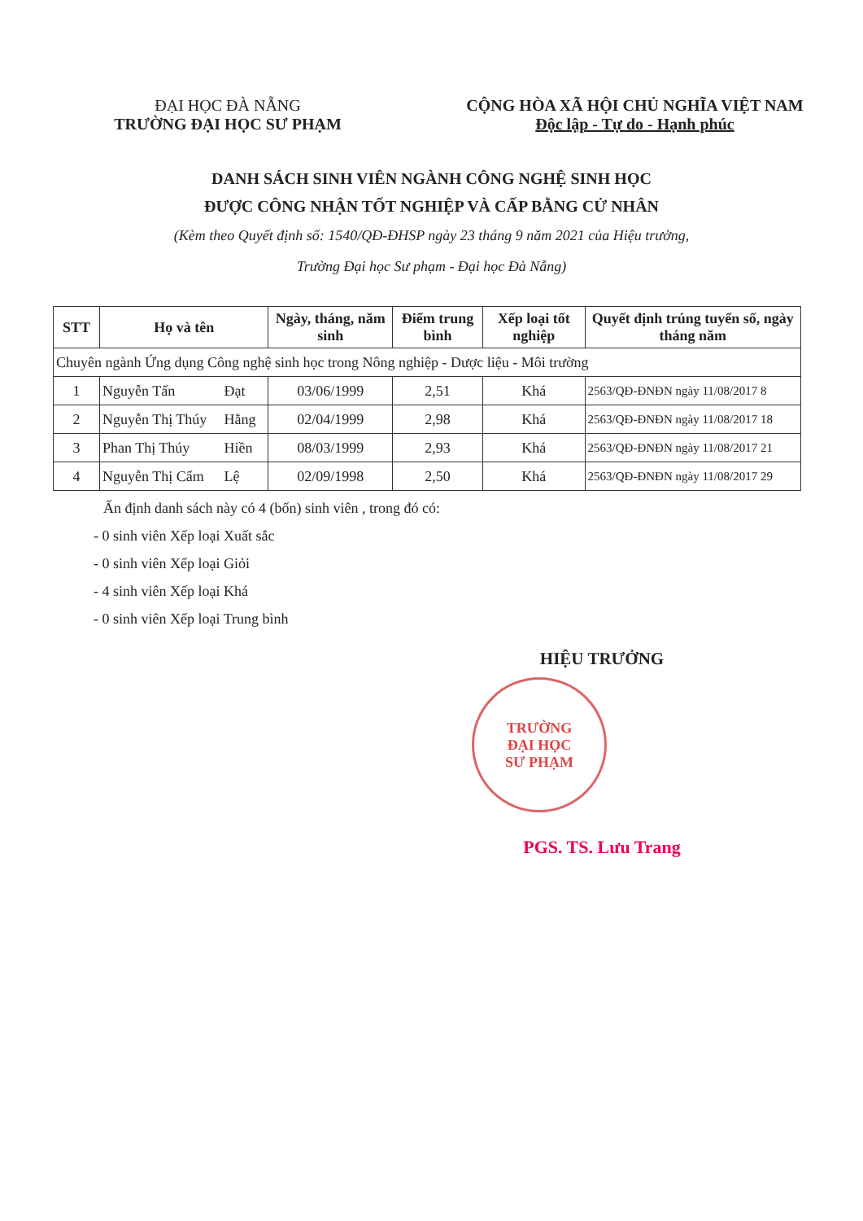ĐẠI HỌC ĐÀ NẴNG
TRƯỜNG ĐẠI HỌC SƯ PHẠM
CỘNG HÒA XÃ HỘI CHỦ NGHĨA VIỆT NAM
Độc lập - Tự do - Hạnh phúc
DANH SÁCH SINH VIÊN NGÀNH CÔNG NGHỆ SINH HỌC
ĐƯỢC CÔNG NHẬN TỐT NGHIỆP VÀ CẤP BẰNG CỬ NHÂN
(Kèm theo Quyết định số: 1540/QĐ-ĐHSP ngày 23 tháng 9 năm 2021 của Hiệu trưởng,
Trường Đại học Sư phạm - Đại học Đà Nẵng)
| STT | Họ và tên | | Ngày, tháng, năm sinh | Điểm trung bình | Xếp loại tốt nghiệp | Quyết định trúng tuyển số, ngày tháng năm |
| --- | --- | --- | --- | --- | --- | --- |
| Chuyên ngành Ứng dụng Công nghệ sinh học trong Nông nghiệp - Dược liệu - Môi trường | | | | | | |
| 1 | Nguyễn Tấn | Đạt | 03/06/1999 | 2,51 | Khá | 2563/QĐ-ĐNĐN ngày 11/08/2017 8 |
| 2 | Nguyễn Thị Thúy | Hằng | 02/04/1999 | 2,98 | Khá | 2563/QĐ-ĐNĐN ngày 11/08/2017 18 |
| 3 | Phan Thị Thúy | Hiền | 08/03/1999 | 2,93 | Khá | 2563/QĐ-ĐNĐN ngày 11/08/2017 21 |
| 4 | Nguyễn Thị Cẩm | Lệ | 02/09/1998 | 2,50 | Khá | 2563/QĐ-ĐNĐN ngày 11/08/2017 29 |
Ấn định danh sách này có 4 (bốn) sinh viên , trong đó có:
- 0 sinh viên Xếp loại Xuất sắc
- 0 sinh viên Xếp loại Giỏi
- 4 sinh viên Xếp loại Khá
- 0 sinh viên Xếp loại Trung bình
HIỆU TRƯỞNG
TRƯỜNG
ĐẠI HỌC
SƯ PHẠM
PGS. TS. Lưu Trang